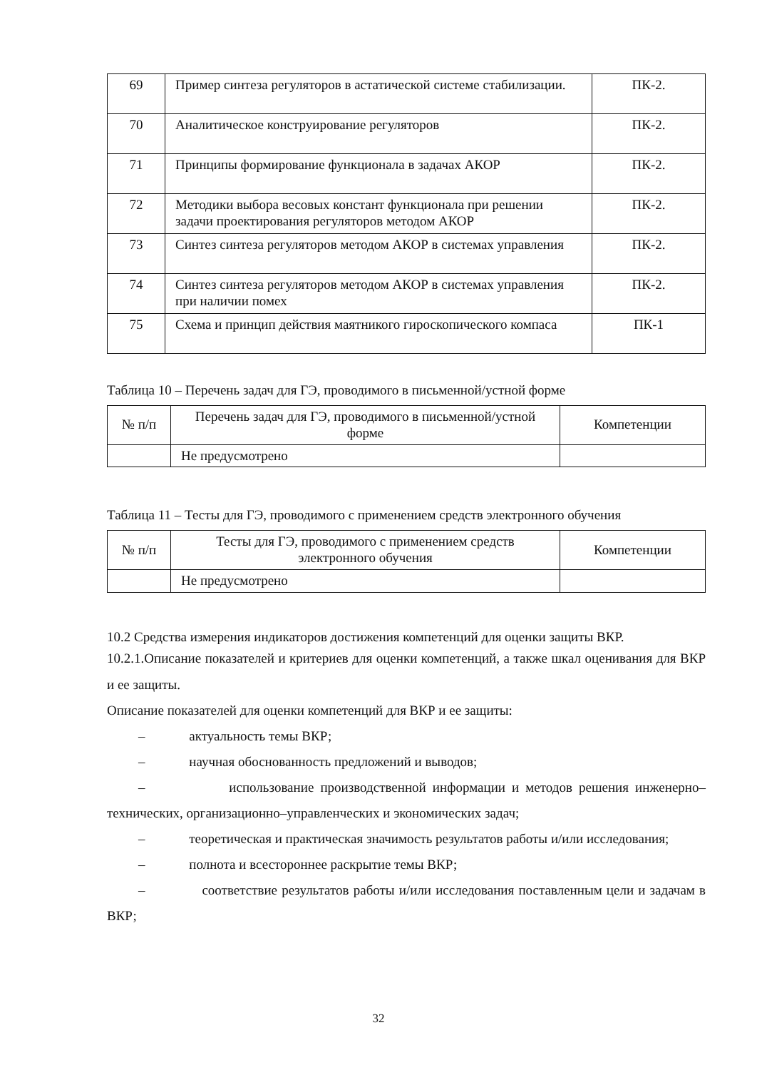| 69 | Пример синтеза регуляторов в астатической системе стабилизации. | ПК-2. |
| 70 | Аналитическое конструирование регуляторов | ПК-2. |
| 71 | Принципы формирование функционала в задачах АКОР | ПК-2. |
| 72 | Методики выбора весовых констант функционала при решении задачи проектирования регуляторов методом АКОР | ПК-2. |
| 73 | Синтез синтеза регуляторов методом АКОР в системах управления | ПК-2. |
| 74 | Синтез синтеза регуляторов методом АКОР в системах управления при наличии помех | ПК-2. |
| 75 | Схема и принцип действия маятникого гироскопического компаса | ПК-1 |
Таблица 10 – Перечень задач для ГЭ, проводимого в письменной/устной форме
| № п/п | Перечень задач для ГЭ, проводимого в письменной/устной форме | Компетенции |
| --- | --- | --- |
| | Не предусмотрено | |
Таблица 11 – Тесты для ГЭ, проводимого с применением средств электронного обучения
| № п/п | Тесты для ГЭ, проводимого с применением средств электронного обучения | Компетенции |
| --- | --- | --- |
| | Не предусмотрено | |
10.2 Средства измерения индикаторов достижения компетенций для оценки защиты ВКР.
10.2.1.Описание показателей и критериев для оценки компетенций, а также шкал оценивания для ВКР и ее защиты.
Описание показателей для оценки компетенций для ВКР и ее защиты:
– актуальность темы ВКР;
– научная обоснованность предложений и выводов;
– использование производственной информации и методов решения инженерно–технических, организационно–управленческих и экономических задач;
– теоретическая и практическая значимость результатов работы и/или исследования;
– полнота и всестороннее раскрытие темы ВКР;
– соответствие результатов работы и/или исследования поставленным цели и задачам в ВКР;
32